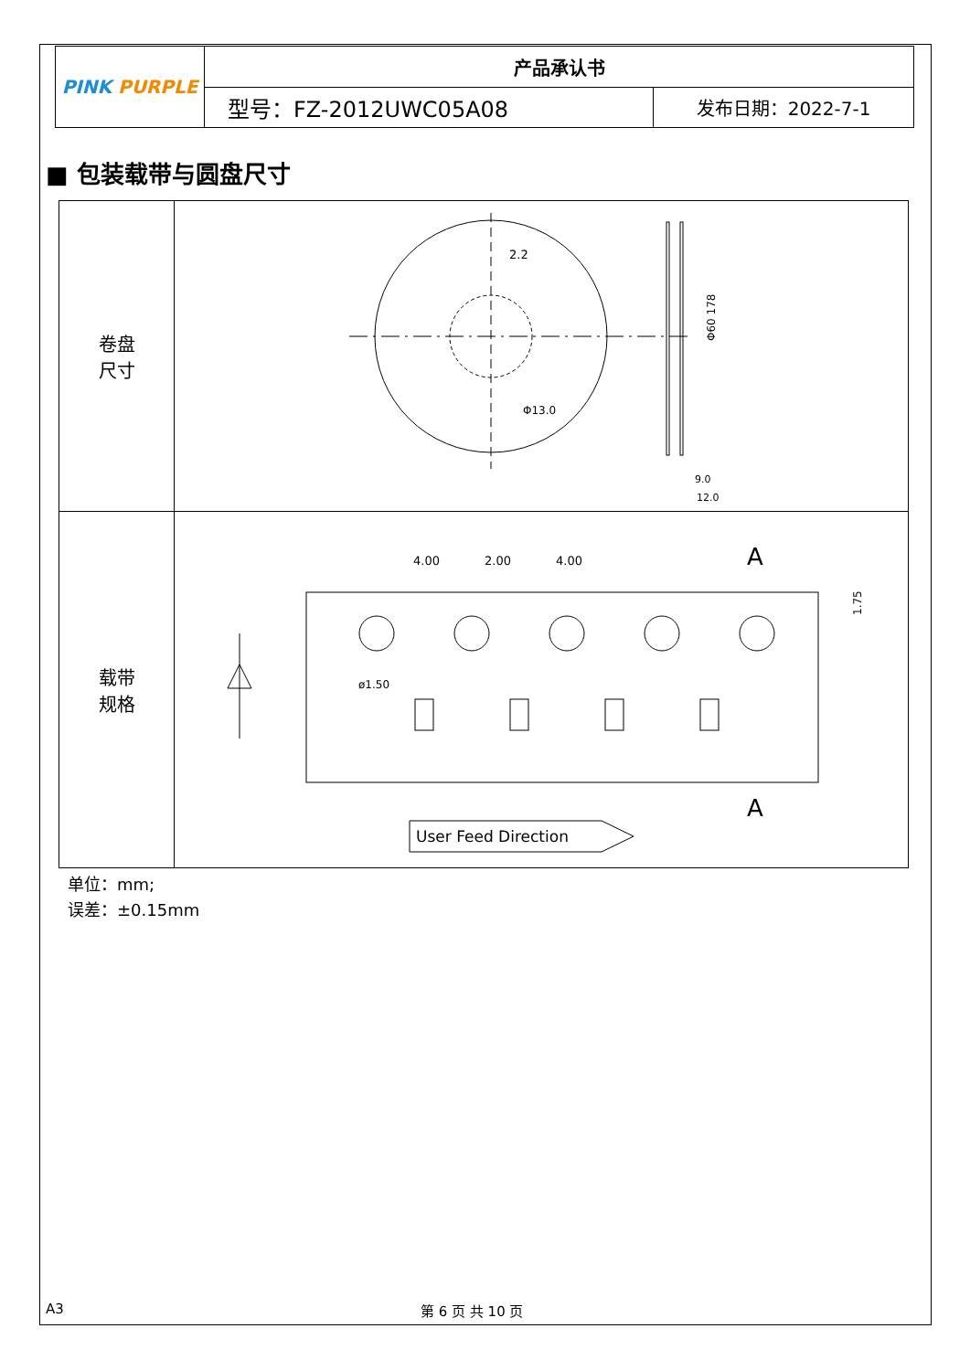| PINK PURPLE | 产品承认书 | |
| | 型号：FZ-2012UWC05A08 | 发布日期：2022-7-1 |
■ 包装载带与圆盘尺寸
| 卷盘 尺寸 | 2.2 Φ13.0 Φ60 178 9.0 12.0 |
| 载带 规格 | 4.00 2.00 4.00 A A 1.75 ø1.50 User Feed Direction |
单位：mm;
误差：±0.15mm
A3 第 6 页 共 10 页